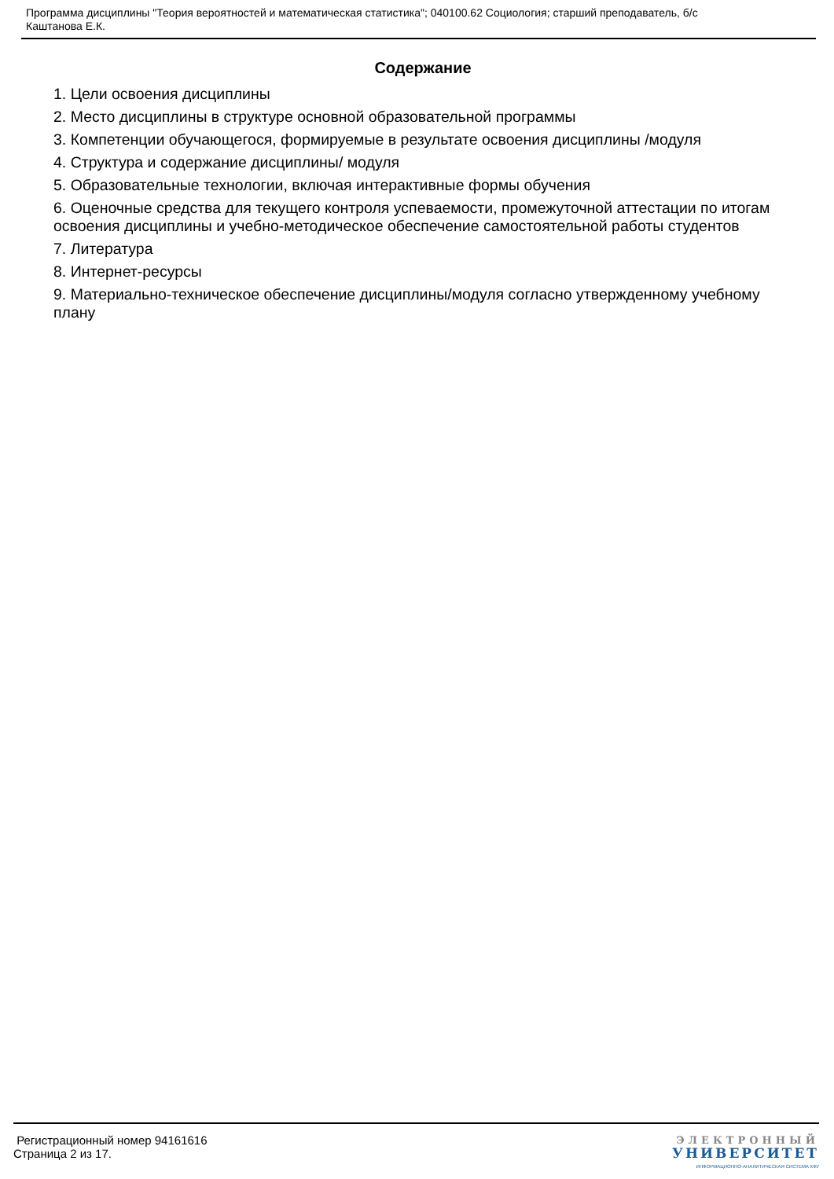Программа дисциплины "Теория вероятностей и математическая статистика"; 040100.62 Социология; старший преподаватель, б/с
Каштанова Е.К.
Содержание
1. Цели освоения дисциплины
2. Место дисциплины в структуре основной образовательной программы
3. Компетенции обучающегося, формируемые в результате освоения дисциплины /модуля
4. Структура и содержание дисциплины/ модуля
5. Образовательные технологии, включая интерактивные формы обучения
6. Оценочные средства для текущего контроля успеваемости, промежуточной аттестации по итогам освоения дисциплины и учебно-методическое обеспечение самостоятельной работы студентов
7. Литература
8. Интернет-ресурсы
9. Материально-техническое обеспечение дисциплины/модуля согласно утвержденному учебному плану
Регистрационный номер 94161616
Страница 2 из 17.
ЭЛЕКТРОННЫЙ
УНИВЕРСИТЕТ
ИНФОРМАЦИОННО-АНАЛИТИЧЕСКАЯ СИСТЕМА КФУ